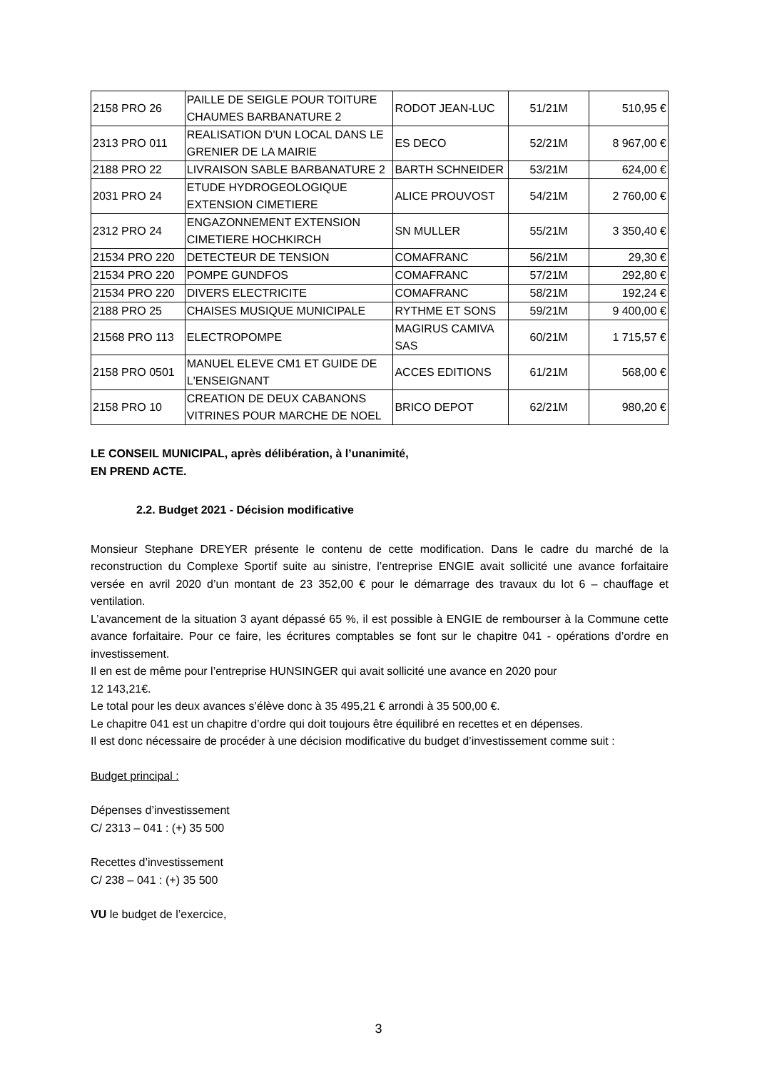| 2158 PRO 26 | PAILLE DE SEIGLE POUR TOITURE CHAUMES BARBANATURE 2 | RODOT JEAN-LUC | 51/21M | 510,95 € |
| 2313 PRO 011 | REALISATION D'UN LOCAL DANS LE GRENIER DE LA MAIRIE | ES DECO | 52/21M | 8 967,00 € |
| 2188 PRO 22 | LIVRAISON SABLE BARBANATURE 2 | BARTH SCHNEIDER | 53/21M | 624,00 € |
| 2031 PRO 24 | ETUDE HYDROGEOLOGIQUE EXTENSION CIMETIERE | ALICE PROUVOST | 54/21M | 2 760,00 € |
| 2312 PRO 24 | ENGAZONNEMENT EXTENSION CIMETIERE HOCHKIRCH | SN MULLER | 55/21M | 3 350,40 € |
| 21534 PRO 220 | DETECTEUR DE TENSION | COMAFRANC | 56/21M | 29,30 € |
| 21534 PRO 220 | POMPE GUNDFOS | COMAFRANC | 57/21M | 292,80 € |
| 21534 PRO 220 | DIVERS ELECTRICITE | COMAFRANC | 58/21M | 192,24 € |
| 2188 PRO 25 | CHAISES MUSIQUE MUNICIPALE | RYTHME ET SONS | 59/21M | 9 400,00 € |
| 21568 PRO 113 | ELECTROPOMPE | MAGIRUS CAMIVA SAS | 60/21M | 1 715,57 € |
| 2158 PRO 0501 | MANUEL ELEVE CM1 ET GUIDE DE L'ENSEIGNANT | ACCES EDITIONS | 61/21M | 568,00 € |
| 2158 PRO 10 | CREATION DE DEUX CABANONS VITRINES POUR MARCHE DE NOEL | BRICO DEPOT | 62/21M | 980,20 € |
LE CONSEIL MUNICIPAL, après délibération, à l’unanimité,
EN PREND ACTE.
2.2. Budget 2021 - Décision modificative
Monsieur Stephane DREYER présente le contenu de cette modification. Dans le cadre du marché de la reconstruction du Complexe Sportif suite au sinistre, l’entreprise ENGIE avait sollicité une avance forfaitaire versée en avril 2020 d’un montant de 23 352,00 € pour le démarrage des travaux du lot 6 – chauffage et ventilation.
L’avancement de la situation 3 ayant dépassé 65 %, il est possible à ENGIE de rembourser à la Commune cette avance forfaitaire. Pour ce faire, les écritures comptables se font sur le chapitre 041 - opérations d’ordre en investissement.
Il en est de même pour l’entreprise HUNSINGER qui avait sollicité une avance en 2020 pour
12 143,21€.
Le total pour les deux avances s’élève donc à 35 495,21 € arrondi à 35 500,00 €.
Le chapitre 041 est un chapitre d’ordre qui doit toujours être équilibré en recettes et en dépenses.
Il est donc nécessaire de procéder à une décision modificative du budget d’investissement comme suit :
Budget principal :
Dépenses d’investissement
C/ 2313 – 041 : (+) 35 500
Recettes d’investissement
C/ 238 – 041 : (+) 35 500
VU le budget de l’exercice,
3